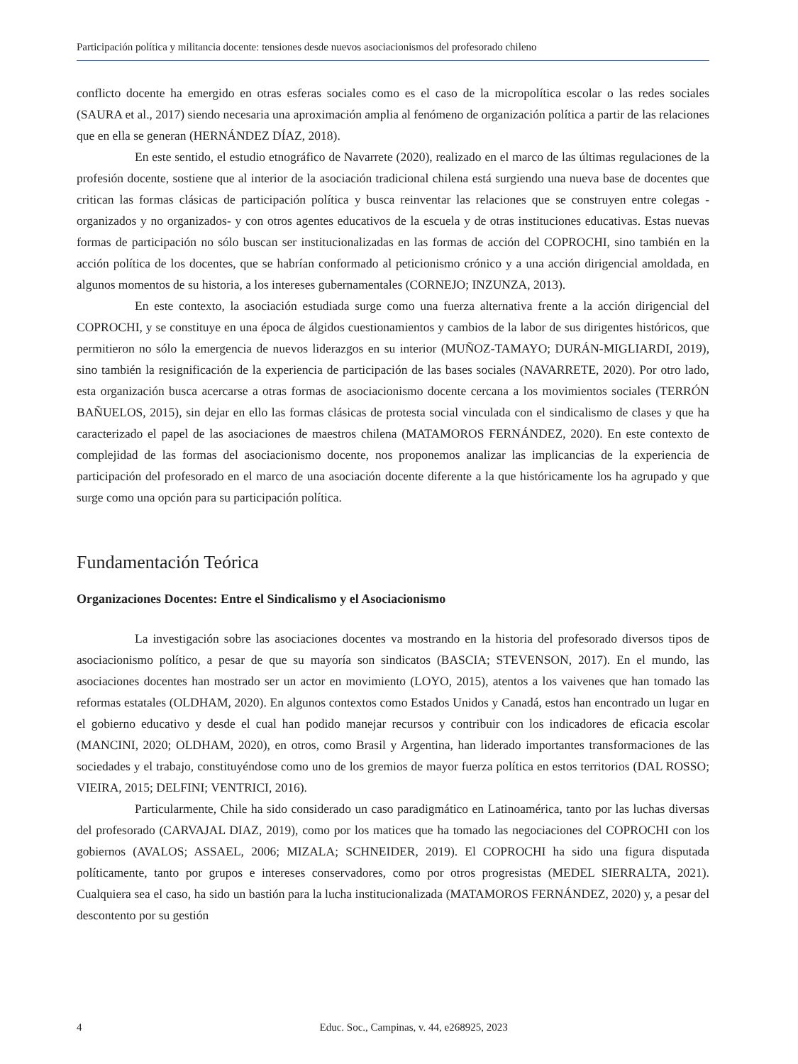Participación política y militancia docente: tensiones desde nuevos asociacionismos del profesorado chileno
conflicto docente ha emergido en otras esferas sociales como es el caso de la micropolítica escolar o las redes sociales (SAURA et al., 2017) siendo necesaria una aproximación amplia al fenómeno de organización política a partir de las relaciones que en ella se generan (HERNÁNDEZ DÍAZ, 2018).
En este sentido, el estudio etnográfico de Navarrete (2020), realizado en el marco de las últimas regulaciones de la profesión docente, sostiene que al interior de la asociación tradicional chilena está surgiendo una nueva base de docentes que critican las formas clásicas de participación política y busca reinventar las relaciones que se construyen entre colegas -organizados y no organizados- y con otros agentes educativos de la escuela y de otras instituciones educativas. Estas nuevas formas de participación no sólo buscan ser institucionalizadas en las formas de acción del COPROCHI, sino también en la acción política de los docentes, que se habrían conformado al peticionismo crónico y a una acción dirigencial amoldada, en algunos momentos de su historia, a los intereses gubernamentales (CORNEJO; INZUNZA, 2013).
En este contexto, la asociación estudiada surge como una fuerza alternativa frente a la acción dirigencial del COPROCHI, y se constituye en una época de álgidos cuestionamientos y cambios de la labor de sus dirigentes históricos, que permitieron no sólo la emergencia de nuevos liderazgos en su interior (MUÑOZ-TAMAYO; DURÁN-MIGLIARDI, 2019), sino también la resignificación de la experiencia de participación de las bases sociales (NAVARRETE, 2020). Por otro lado, esta organización busca acercarse a otras formas de asociacionismo docente cercana a los movimientos sociales (TERRÓN BAÑUELOS, 2015), sin dejar en ello las formas clásicas de protesta social vinculada con el sindicalismo de clases y que ha caracterizado el papel de las asociaciones de maestros chilena (MATAMOROS FERNÁNDEZ, 2020). En este contexto de complejidad de las formas del asociacionismo docente, nos proponemos analizar las implicancias de la experiencia de participación del profesorado en el marco de una asociación docente diferente a la que históricamente los ha agrupado y que surge como una opción para su participación política.
Fundamentación Teórica
Organizaciones Docentes: Entre el Sindicalismo y el Asociacionismo
La investigación sobre las asociaciones docentes va mostrando en la historia del profesorado diversos tipos de asociacionismo político, a pesar de que su mayoría son sindicatos (BASCIA; STEVENSON, 2017). En el mundo, las asociaciones docentes han mostrado ser un actor en movimiento (LOYO, 2015), atentos a los vaivenes que han tomado las reformas estatales (OLDHAM, 2020). En algunos contextos como Estados Unidos y Canadá, estos han encontrado un lugar en el gobierno educativo y desde el cual han podido manejar recursos y contribuir con los indicadores de eficacia escolar (MANCINI, 2020; OLDHAM, 2020), en otros, como Brasil y Argentina, han liderado importantes transformaciones de las sociedades y el trabajo, constituyéndose como uno de los gremios de mayor fuerza política en estos territorios (DAL ROSSO; VIEIRA, 2015; DELFINI; VENTRICI, 2016).
Particularmente, Chile ha sido considerado un caso paradigmático en Latinoamérica, tanto por las luchas diversas del profesorado (CARVAJAL DIAZ, 2019), como por los matices que ha tomado las negociaciones del COPROCHI con los gobiernos (AVALOS; ASSAEL, 2006; MIZALA; SCHNEIDER, 2019). El COPROCHI ha sido una figura disputada políticamente, tanto por grupos e intereses conservadores, como por otros progresistas (MEDEL SIERRALTA, 2021). Cualquiera sea el caso, ha sido un bastión para la lucha institucionalizada (MATAMOROS FERNÁNDEZ, 2020) y, a pesar del descontento por su gestión
4 Educ. Soc., Campinas, v. 44, e268925, 2023